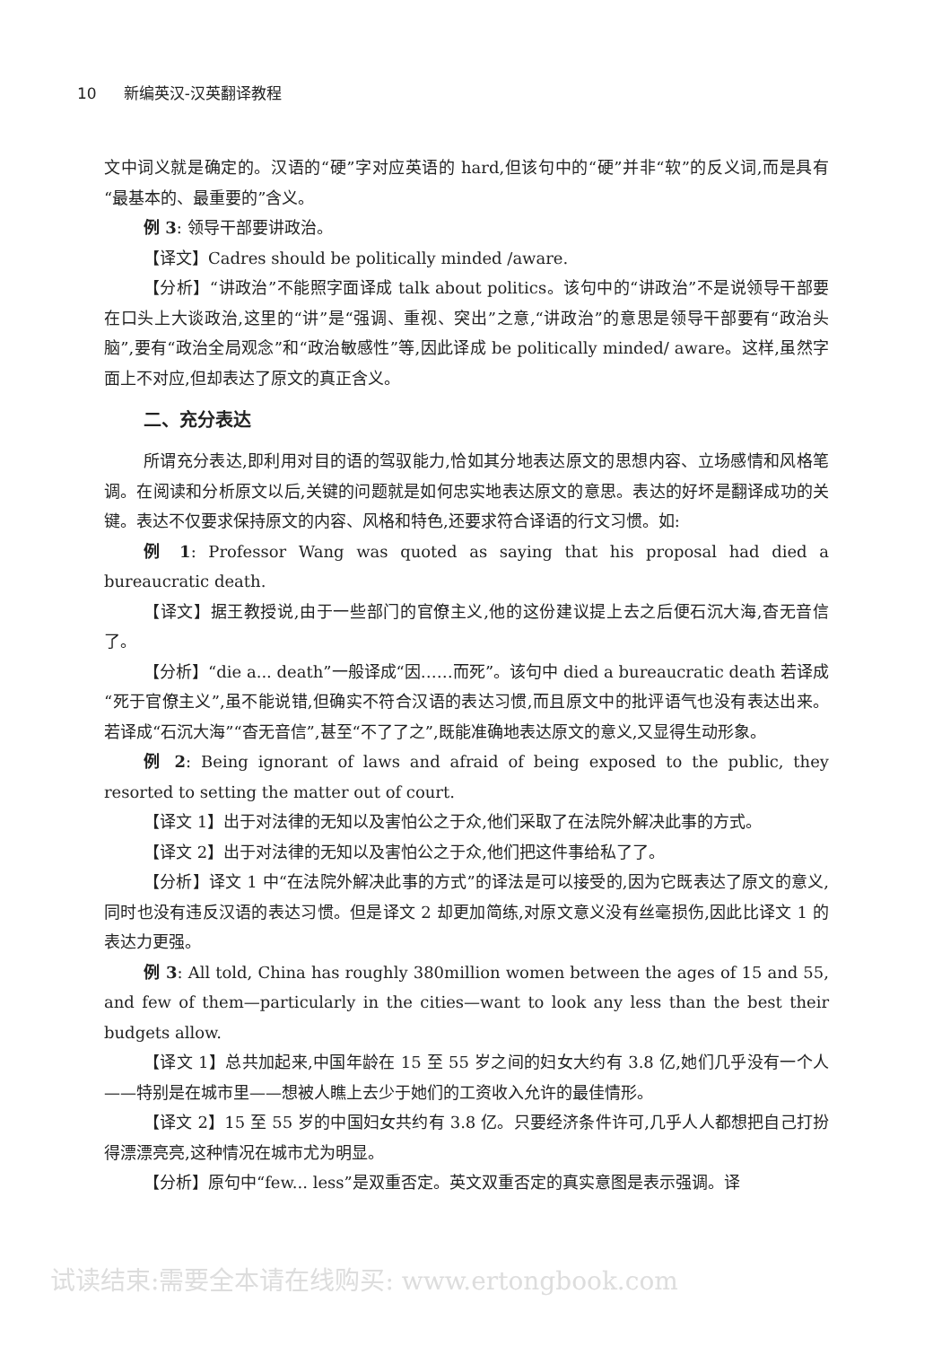10 新编英汉-汉英翻译教程
文中词义就是确定的。汉语的“硬”字对应英语的 hard,但该句中的“硬”并非“软”的反义词,而是具有“最基本的、最重要的”含义。
例 3: 领导干部要讲政治。
【译文】Cadres should be politically minded /aware.
【分析】“讲政治”不能照字面译成 talk about politics。该句中的“讲政治”不是说领导干部要在口头上大谈政治,这里的“讲”是“强调、重视、突出”之意,“讲政治”的意思是领导干部要有“政治头脑”,要有“政治全局观念”和“政治敏感性”等,因此译成 be politically minded/ aware。这样,虽然字面上不对应,但却表达了原文的真正含义。
二、充分表达
所谓充分表达,即利用对目的语的驾驭能力,恰如其分地表达原文的思想内容、立场感情和风格笔调。在阅读和分析原文以后,关键的问题就是如何忠实地表达原文的意思。表达的好坏是翻译成功的关键。表达不仅要求保持原文的内容、风格和特色,还要求符合译语的行文习惯。如:
例 1: Professor Wang was quoted as saying that his proposal had died a bureaucratic death.
【译文】据王教授说,由于一些部门的官僚主义,他的这份建议提上去之后便石沉大海,杳无音信了。
【分析】“die a... death”一般译成“因……而死”。该句中 died a bureaucratic death 若译成“死于官僚主义”,虽不能说错,但确实不符合汉语的表达习惯,而且原文中的批评语气也没有表达出来。若译成“石沉大海”“杳无音信”,甚至“不了了之”,既能准确地表达原文的意义,又显得生动形象。
例 2: Being ignorant of laws and afraid of being exposed to the public, they resorted to setting the matter out of court.
【译文 1】出于对法律的无知以及害怕公之于众,他们采取了在法院外解决此事的方式。
【译文 2】出于对法律的无知以及害怕公之于众,他们把这件事给私了了。
【分析】译文 1 中“在法院外解决此事的方式”的译法是可以接受的,因为它既表达了原文的意义,同时也没有违反汉语的表达习惯。但是译文 2 却更加简练,对原文意义没有丝毫损伤,因此比译文 1 的表达力更强。
例 3: All told, China has roughly 380million women between the ages of 15 and 55, and few of them—particularly in the cities—want to look any less than the best their budgets allow.
【译文 1】总共加起来,中国年龄在 15 至 55 岁之间的妇女大约有 3.8 亿,她们几乎没有一个人——特别是在城市里——想被人瞧上去少于她们的工资收入允许的最佳情形。
【译文 2】15 至 55 岁的中国妇女共约有 3.8 亿。只要经济条件许可,几乎人人都想把自己打扮得漂漂亮亮,这种情况在城市尤为明显。
【分析】原句中“few... less”是双重否定。英文双重否定的真实意图是表示强调。译
试读结束:需要全本请在线购买: www.ertongbook.com